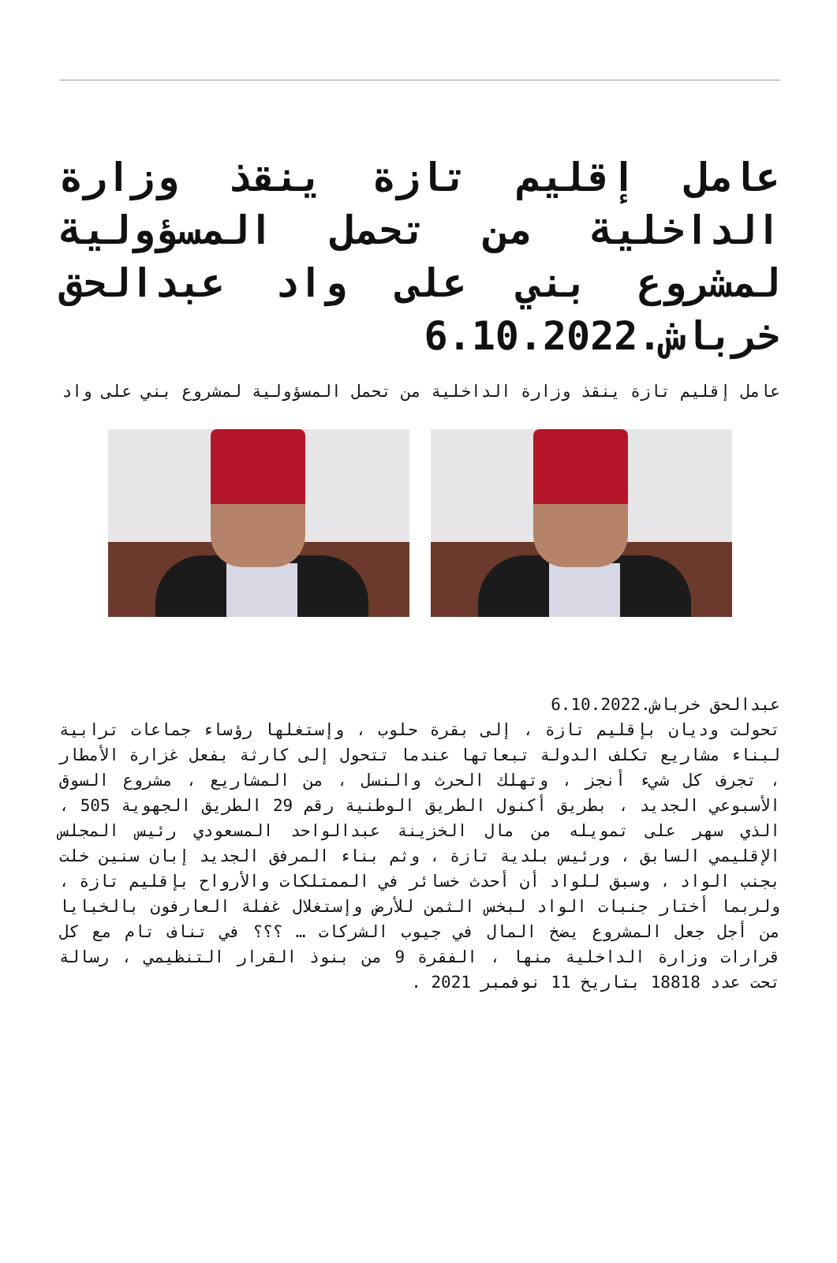عامل إقليم تازة ينقذ وزارة الداخلية من تحمل المسؤولية لمشروع بني على واد عبدالحق خرباش.6.10.2022
عامل إقليم تازة ينقذ وزارة الداخلية من تحمل المسؤولية لمشروع بني على واد
عبدالحق خرباش.6.10.2022
تحولت وديان بإقليم تازة ، إلى بقرة حلوب ، وإستغلها رؤساء جماعات ترابية لبناء مشاريع تكلف الدولة تبعاتها عندما تتحول إلى كارثة بفعل غزارة الأمطار ، تجرف كل شيء أنجز ، وتهلك الحرث والنسل ، من المشاريع ، مشروع السوق الأسبوعي الجديد ، بطريق أكنول الطريق الوطنية رقم 29 الطريق الجهوية 505 ، الذي سهر على تمويله من مال الخزينة عبدالواحد المسعودي رئيس المجلس الإقليمي السابق ، ورئيس بلدية تازة ، وثم بناء المرفق الجديد إبان سنين خلت بجنب الواد ، وسبق للواد أن أحدث خسائر في الممتلكات والأرواح بإقليم تازة ، ولربما أختار جنبات الواد لبخس الثمن للأرض وإستغلال غفلة العارفون بالخبايا من أجل جعل المشروع يضخ المال في جيوب الشركات … ؟؟؟ في تناف تام مع كل قرارات وزارة الداخلية منها ، الفقرة 9 من بنوذ القرار التنظيمي ، رسالة تحت عدد 18818 بتاريخ 11 نوفمبر 2021 .